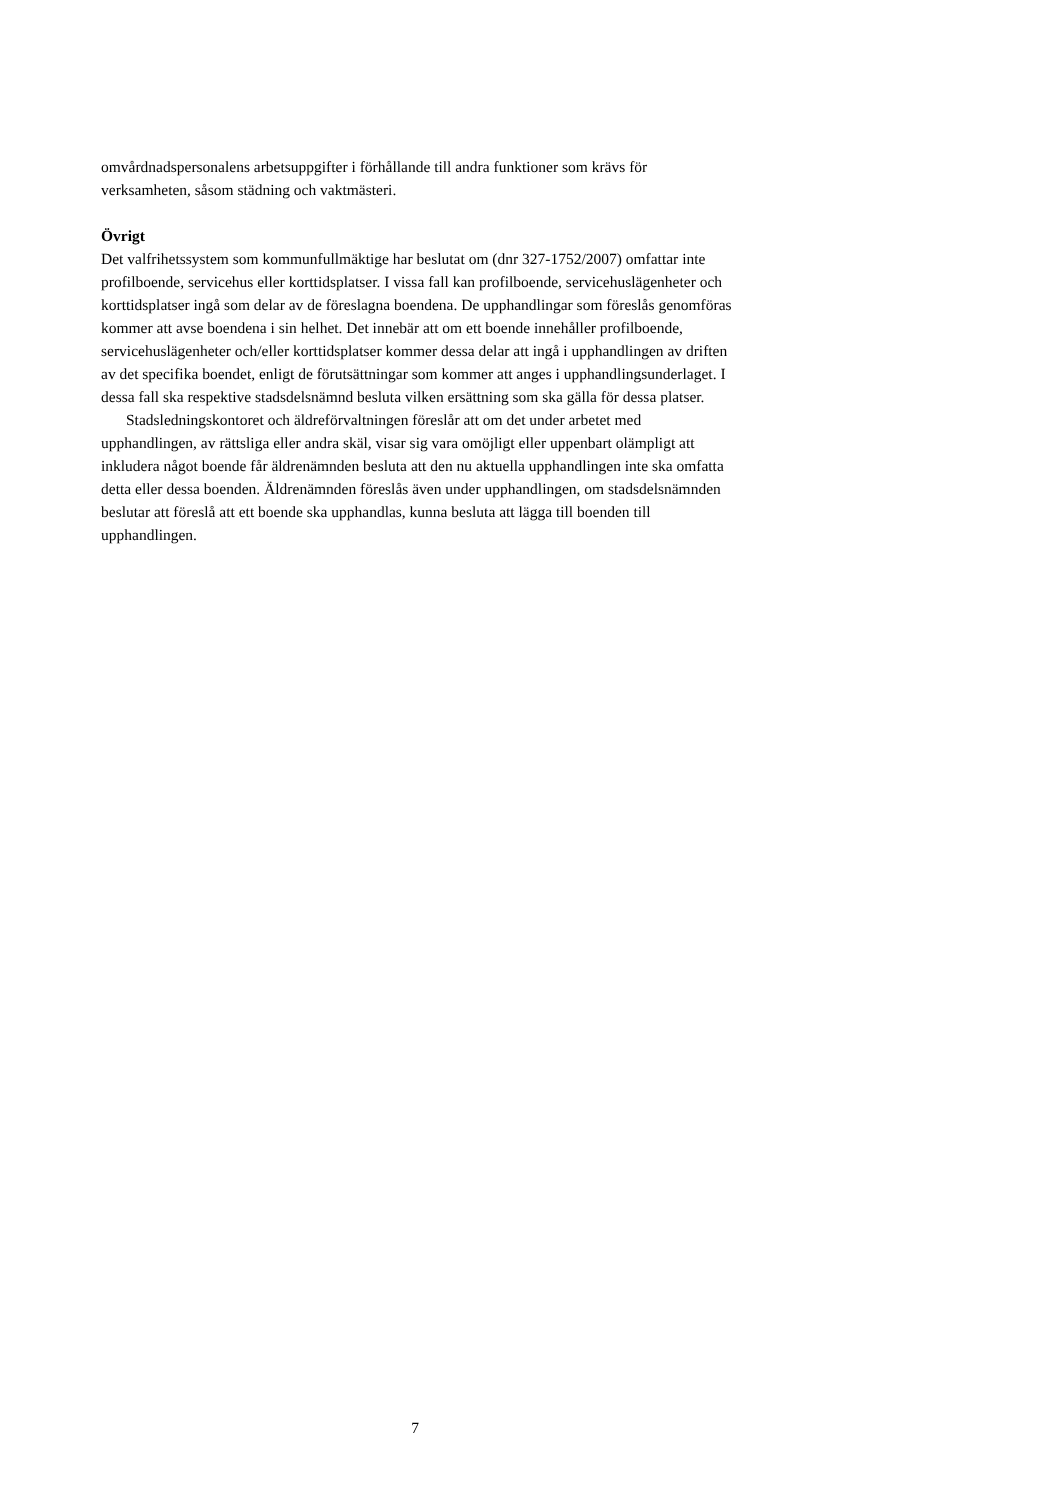omvårdnadspersonalens arbetsuppgifter i förhållande till andra funktioner som krävs för verksamheten, såsom städning och vaktmästeri.
Övrigt
Det valfrihetssystem som kommunfullmäktige har beslutat om (dnr 327-1752/2007) omfattar inte profilboende, servicehus eller korttidsplatser. I vissa fall kan profilboende, servicehuslägenheter och korttidsplatser ingå som delar av de föreslagna boendena. De upphandlingar som föreslås genomföras kommer att avse boendena i sin helhet. Det innebär att om ett boende innehåller profilboende, servicehuslägenheter och/eller korttidsplatser kommer dessa delar att ingå i upphandlingen av driften av det specifika boendet, enligt de förutsättningar som kommer att anges i upphandlingsunderlaget. I dessa fall ska respektive stadsdelsnämnd besluta vilken ersättning som ska gälla för dessa platser.
Stadsledningskontoret och äldreförvaltningen föreslår att om det under arbetet med upphandlingen, av rättsliga eller andra skäl, visar sig vara omöjligt eller uppenbart olämpligt att inkludera något boende får äldrenämnden besluta att den nu aktuella upphandlingen inte ska omfatta detta eller dessa boenden. Äldrenämnden föreslås även under upphandlingen, om stadsdelsnämnden beslutar att föreslå att ett boende ska upphandlas, kunna besluta att lägga till boenden till upphandlingen.
7